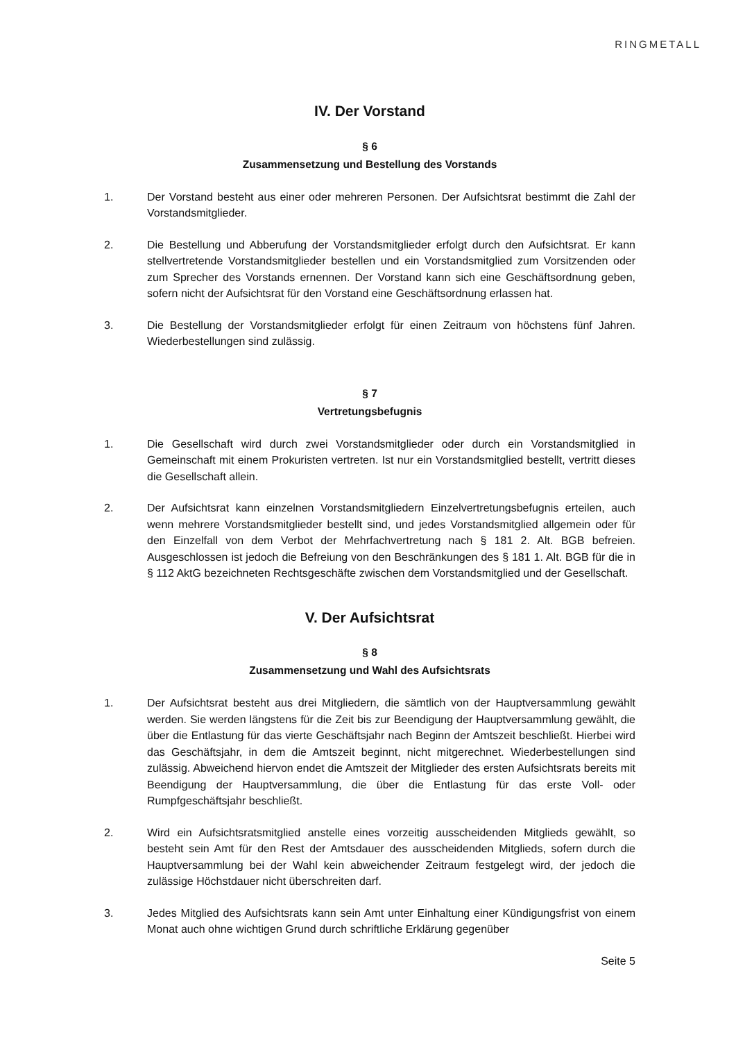RINGMETALL
IV. Der Vorstand
§ 6
Zusammensetzung und Bestellung des Vorstands
1. Der Vorstand besteht aus einer oder mehreren Personen. Der Aufsichtsrat bestimmt die Zahl der Vorstandsmitglieder.
2. Die Bestellung und Abberufung der Vorstandsmitglieder erfolgt durch den Aufsichtsrat. Er kann stellvertretende Vorstandsmitglieder bestellen und ein Vorstandsmitglied zum Vorsitzenden oder zum Sprecher des Vorstands ernennen. Der Vorstand kann sich eine Geschäftsordnung geben, sofern nicht der Aufsichtsrat für den Vorstand eine Geschäfts­ordnung erlassen hat.
3. Die Bestellung der Vorstandsmitglieder erfolgt für einen Zeitraum von höchstens fünf Jahren. Wiederbestellungen sind zulässig.
§ 7
Vertretungsbefugnis
1. Die Gesellschaft wird durch zwei Vorstandsmitglieder oder durch ein Vorstandsmitglied in Gemeinschaft mit einem Prokuristen vertreten. Ist nur ein Vorstandsmitglied bestellt, vertritt dieses die Gesellschaft allein.
2. Der Aufsichtsrat kann einzelnen Vorstandsmitgliedern Einzelvertretungsbefugnis ertei­len, auch wenn mehrere Vorstandsmitglieder bestellt sind, und jedes Vorstandsmitglied allgemein oder für den Einzelfall von dem Verbot der Mehrfachvertretung nach § 181 2. Alt. BGB befreien. Ausgeschlossen ist jedoch die Befreiung von den Beschränkungen des § 181 1. Alt. BGB für die in § 112 AktG bezeichneten Rechtsgeschäfte zwischen dem Vorstandsmitglied und der Gesellschaft.
V. Der Aufsichtsrat
§ 8
Zusammensetzung und Wahl des Aufsichtsrats
1. Der Aufsichtsrat besteht aus drei Mitgliedern, die sämtlich von der Hauptversammlung gewählt werden. Sie werden längstens für die Zeit bis zur Beendigung der Hauptver­sammlung gewählt, die über die Entlastung für das vierte Geschäftsjahr nach Beginn der Amtszeit beschließt. Hierbei wird das Geschäftsjahr, in dem die Amtszeit beginnt, nicht mitgerechnet. Wiederbestellungen sind zulässig. Abweichend hiervon endet die Amtszeit der Mitglieder des ersten Aufsichtsrats bereits mit Beendigung der Hauptversammlung, die über die Entlastung für das erste Voll- oder Rumpfgeschäftsjahr beschließt.
2. Wird ein Aufsichtsratsmitglied anstelle eines vorzeitig ausscheidenden Mitglieds gewählt, so besteht sein Amt für den Rest der Amtsdauer des ausscheidenden Mitglieds, sofern durch die Hauptversammlung bei der Wahl kein abweichender Zeitraum festgelegt wird, der jedoch die zulässige Höchstdauer nicht überschreiten darf.
3. Jedes Mitglied des Aufsichtsrats kann sein Amt unter Einhaltung einer Kündigungsfrist von einem Monat auch ohne wichtigen Grund durch schriftliche Erklärung gegenüber
Seite 5